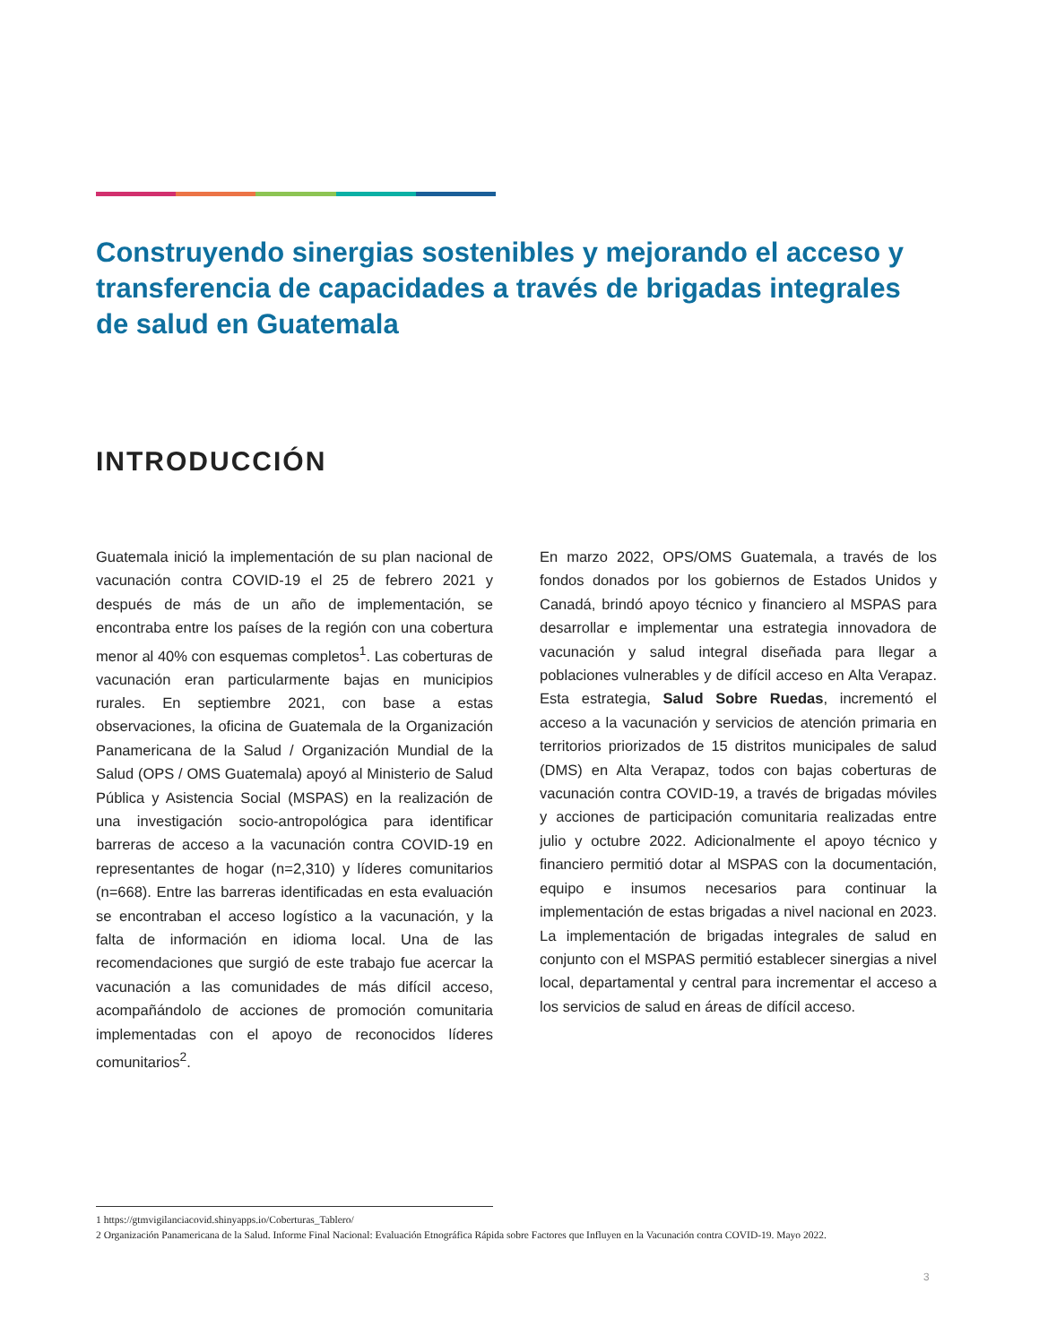Construyendo sinergias sostenibles y mejorando el acceso y transferencia de capacidades a través de brigadas integrales de salud en Guatemala
INTRODUCCIÓN
Guatemala inició la implementación de su plan nacional de vacunación contra COVID-19 el 25 de febrero 2021 y después de más de un año de implementación, se encontraba entre los países de la región con una cobertura menor al 40% con esquemas completos<sup>1</sup>. Las coberturas de vacunación eran particularmente bajas en municipios rurales. En septiembre 2021, con base a estas observaciones, la oficina de Guatemala de la Organización Panamericana de la Salud / Organización Mundial de la Salud (OPS / OMS Guatemala) apoyó al Ministerio de Salud Pública y Asistencia Social (MSPAS) en la realización de una investigación socio-antropológica para identificar barreras de acceso a la vacunación contra COVID-19 en representantes de hogar (n=2,310) y líderes comunitarios (n=668). Entre las barreras identificadas en esta evaluación se encontraban el acceso logístico a la vacunación, y la falta de información en idioma local. Una de las recomendaciones que surgió de este trabajo fue acercar la vacunación a las comunidades de más difícil acceso, acompañándolo de acciones de promoción comunitaria implementadas con el apoyo de reconocidos líderes comunitarios<sup>2</sup>.
En marzo 2022, OPS/OMS Guatemala, a través de los fondos donados por los gobiernos de Estados Unidos y Canadá, brindó apoyo técnico y financiero al MSPAS para desarrollar e implementar una estrategia innovadora de vacunación y salud integral diseñada para llegar a poblaciones vulnerables y de difícil acceso en Alta Verapaz. Esta estrategia, Salud Sobre Ruedas, incrementó el acceso a la vacunación y servicios de atención primaria en territorios priorizados de 15 distritos municipales de salud (DMS) en Alta Verapaz, todos con bajas coberturas de vacunación contra COVID-19, a través de brigadas móviles y acciones de participación comunitaria realizadas entre julio y octubre 2022. Adicionalmente el apoyo técnico y financiero permitió dotar al MSPAS con la documentación, equipo e insumos necesarios para continuar la implementación de estas brigadas a nivel nacional en 2023. La implementación de brigadas integrales de salud en conjunto con el MSPAS permitió establecer sinergias a nivel local, departamental y central para incrementar el acceso a los servicios de salud en áreas de difícil acceso.
1 https://gtmvigilanciacovid.shinyapps.io/Coberturas_Tablero/
2 Organización Panamericana de la Salud. Informe Final Nacional: Evaluación Etnográfica Rápida sobre Factores que Influyen en la Vacunación contra COVID-19. Mayo 2022.
3